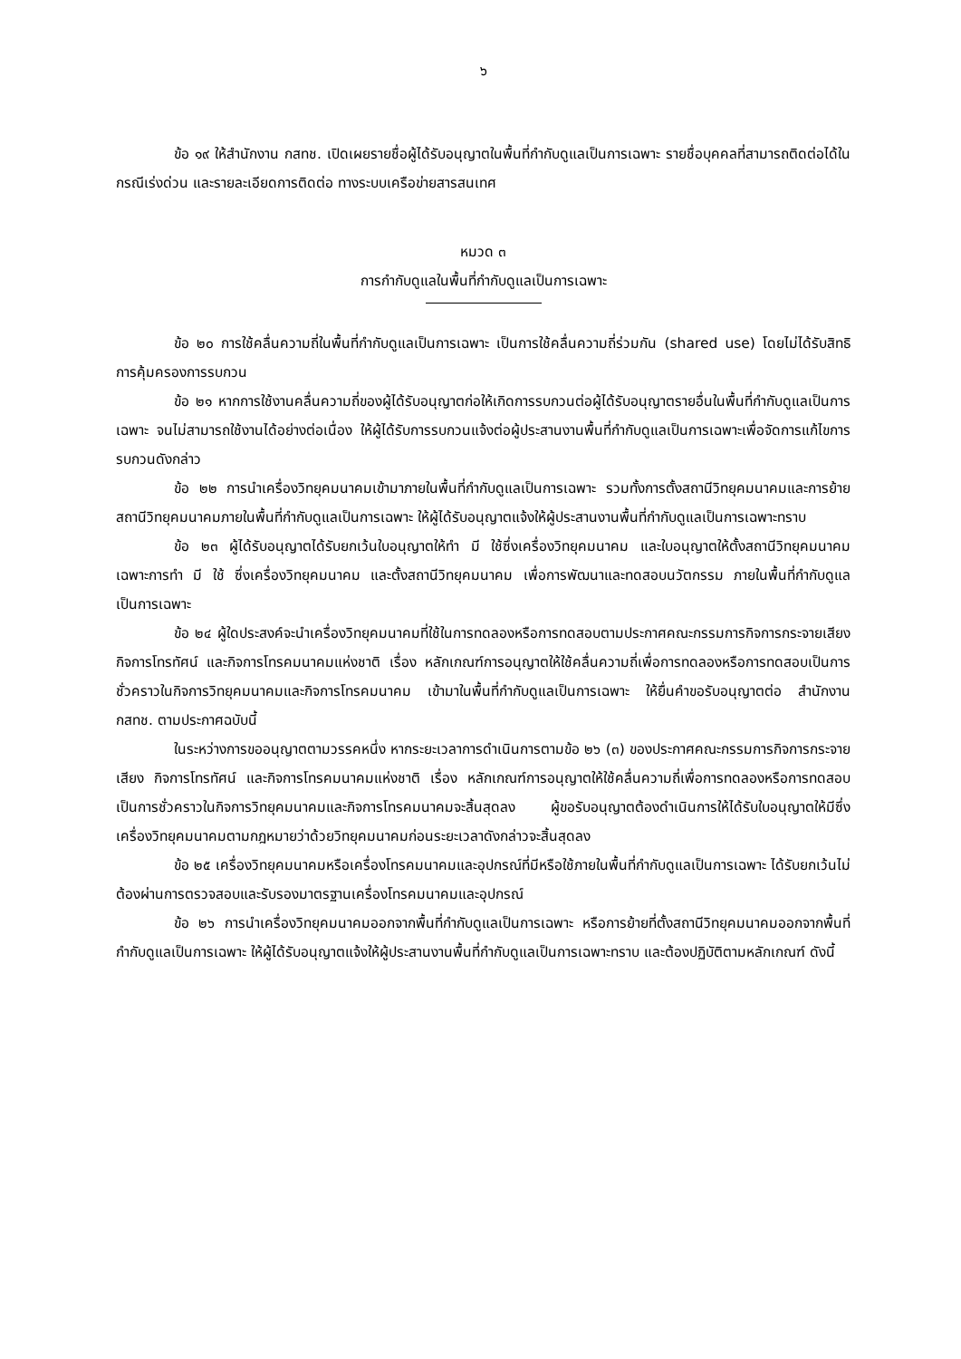๖
ข้อ ๑๙ ให้สำนักงาน กสทช. เปิดเผยรายชื่อผู้ได้รับอนุญาตในพื้นที่กำกับดูแลเป็นการเฉพาะ รายชื่อบุคคลที่สามารถติดต่อได้ในกรณีเร่งด่วน และรายละเอียดการติดต่อ ทางระบบเครือข่ายสารสนเทศ
หมวด ๓
การกำกับดูแลในพื้นที่กำกับดูแลเป็นการเฉพาะ
ข้อ ๒๐ การใช้คลื่นความถี่ในพื้นที่กำกับดูแลเป็นการเฉพาะ เป็นการใช้คลื่นความถี่ร่วมกัน (shared use) โดยไม่ได้รับสิทธิการคุ้มครองการรบกวน
ข้อ ๒๑ หากการใช้งานคลื่นความถี่ของผู้ได้รับอนุญาตก่อให้เกิดการรบกวนต่อผู้ได้รับอนุญาตรายอื่นในพื้นที่กำกับดูแลเป็นการเฉพาะ จนไม่สามารถใช้งานได้อย่างต่อเนื่อง ให้ผู้ได้รับการรบกวนแจ้งต่อผู้ประสานงานพื้นที่กำกับดูแลเป็นการเฉพาะเพื่อจัดการแก้ไขการรบกวนดังกล่าว
ข้อ ๒๒ การนำเครื่องวิทยุคมนาคมเข้ามาภายในพื้นที่กำกับดูแลเป็นการเฉพาะ รวมทั้งการตั้งสถานีวิทยุคมนาคมและการย้ายสถานีวิทยุคมนาคมภายในพื้นที่กำกับดูแลเป็นการเฉพาะ ให้ผู้ได้รับอนุญาตแจ้งให้ผู้ประสานงานพื้นที่กำกับดูแลเป็นการเฉพาะทราบ
ข้อ ๒๓ ผู้ได้รับอนุญาตได้รับยกเว้นใบอนุญาตให้ทำ มี ใช้ซึ่งเครื่องวิทยุคมนาคม และใบอนุญาตให้ตั้งสถานีวิทยุคมนาคม เฉพาะการทำ มี ใช้ ซึ่งเครื่องวิทยุคมนาคม และตั้งสถานีวิทยุคมนาคม เพื่อการพัฒนาและทดสอบนวัตกรรม ภายในพื้นที่กำกับดูแลเป็นการเฉพาะ
ข้อ ๒๔ ผู้ใดประสงค์จะนำเครื่องวิทยุคมนาคมที่ใช้ในการทดลองหรือการทดสอบตามประกาศคณะกรรมการกิจการกระจายเสียง กิจการโทรทัศน์ และกิจการโทรคมนาคมแห่งชาติ เรื่อง หลักเกณฑ์การอนุญาตให้ใช้คลื่นความถี่เพื่อการทดลองหรือการทดสอบเป็นการชั่วคราวในกิจการวิทยุคมนาคมและกิจการโทรคมนาคม เข้ามาในพื้นที่กำกับดูแลเป็นการเฉพาะ ให้ยื่นคำขอรับอนุญาตต่อ สำนักงาน กสทช. ตามประกาศฉบับนี้
ในระหว่างการขออนุญาตตามวรรคหนึ่ง หากระยะเวลาการดำเนินการตามข้อ ๒๖ (๓) ของประกาศคณะกรรมการกิจการกระจายเสียง กิจการโทรทัศน์ และกิจการโทรคมนาคมแห่งชาติ เรื่อง หลักเกณฑ์การอนุญาตให้ใช้คลื่นความถี่เพื่อการทดลองหรือการทดสอบเป็นการชั่วคราวในกิจการวิทยุคมนาคมและกิจการโทรคมนาคมจะสิ้นสุดลง ผู้ขอรับอนุญาตต้องดำเนินการให้ได้รับใบอนุญาตให้มีซึ่งเครื่องวิทยุคมนาคมตามกฎหมายว่าด้วยวิทยุคมนาคมก่อนระยะเวลาดังกล่าวจะสิ้นสุดลง
ข้อ ๒๕ เครื่องวิทยุคมนาคมหรือเครื่องโทรคมนาคมและอุปกรณ์ที่มีหรือใช้ภายในพื้นที่กำกับดูแลเป็นการเฉพาะ ได้รับยกเว้นไม่ต้องผ่านการตรวจสอบและรับรองมาตรฐานเครื่องโทรคมนาคมและอุปกรณ์
ข้อ ๒๖ การนำเครื่องวิทยุคมนาคมออกจากพื้นที่กำกับดูแลเป็นการเฉพาะ หรือการย้ายที่ตั้งสถานีวิทยุคมนาคมออกจากพื้นที่กำกับดูแลเป็นการเฉพาะ ให้ผู้ได้รับอนุญาตแจ้งให้ผู้ประสานงานพื้นที่กำกับดูแลเป็นการเฉพาะทราบ และต้องปฏิบัติตามหลักเกณฑ์ ดังนี้